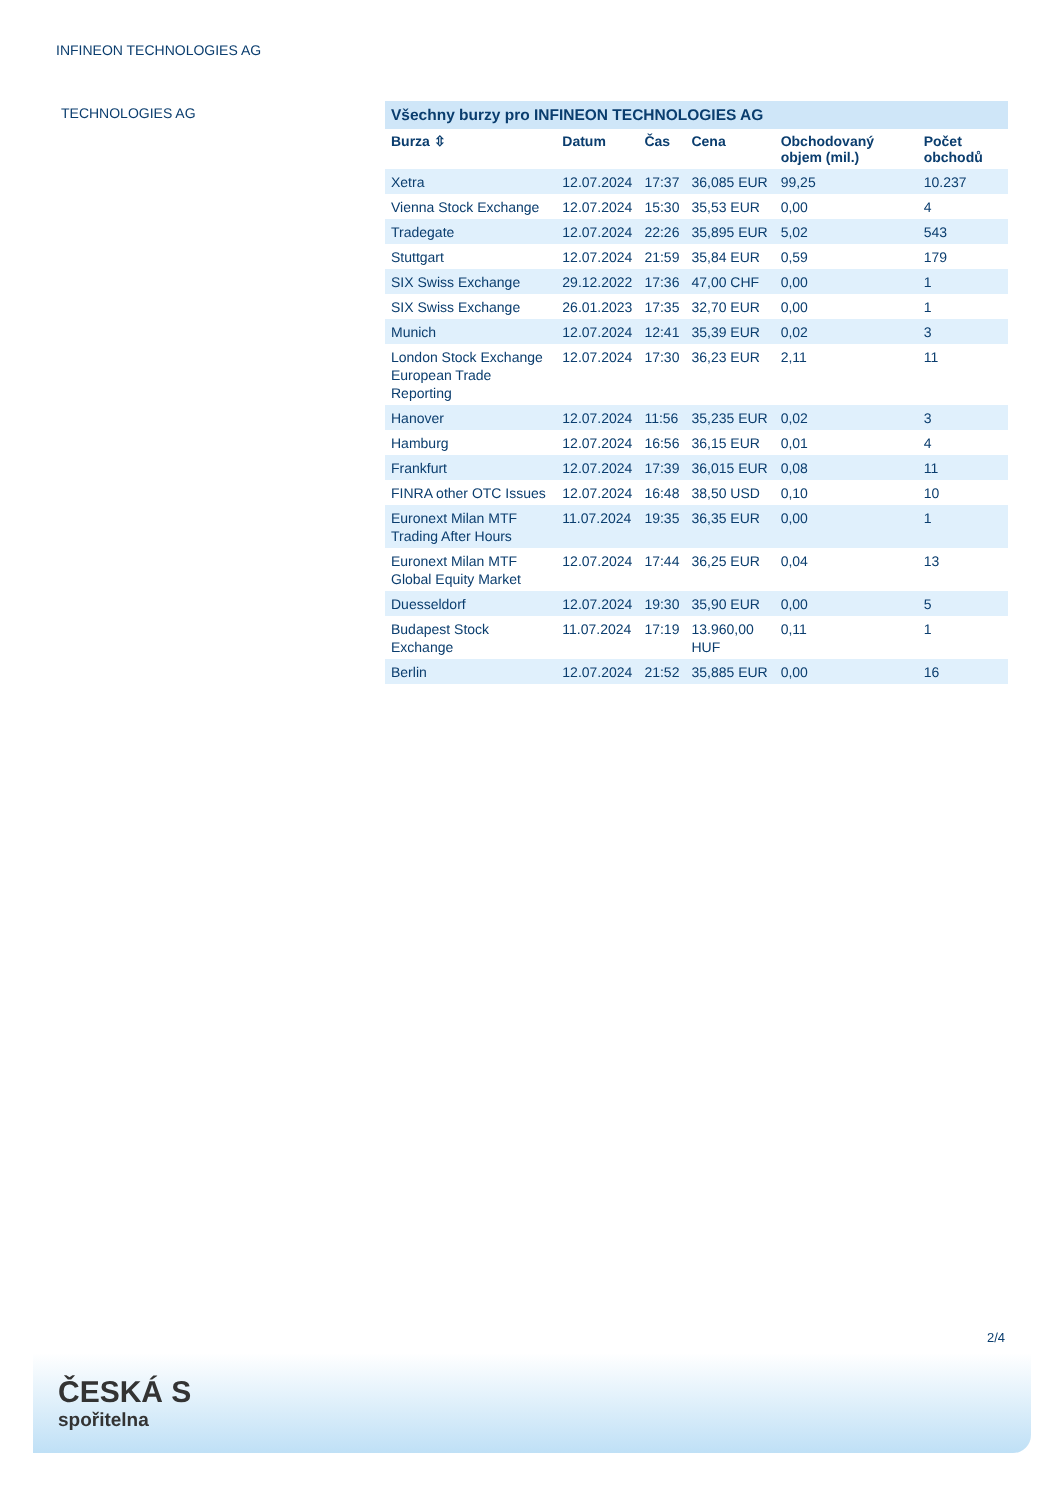INFINEON TECHNOLOGIES AG
TECHNOLOGIES AG
Všechny burzy pro INFINEON TECHNOLOGIES AG
| Burza ⇳ | Datum | Čas | Cena | Obchodovaný objem (mil.) | Počet obchodů |
| --- | --- | --- | --- | --- | --- |
| Xetra | 12.07.2024 | 17:37 | 36,085 EUR | 99,25 | 10.237 |
| Vienna Stock Exchange | 12.07.2024 | 15:30 | 35,53 EUR | 0,00 | 4 |
| Tradegate | 12.07.2024 | 22:26 | 35,895 EUR | 5,02 | 543 |
| Stuttgart | 12.07.2024 | 21:59 | 35,84 EUR | 0,59 | 179 |
| SIX Swiss Exchange | 29.12.2022 | 17:36 | 47,00 CHF | 0,00 | 1 |
| SIX Swiss Exchange | 26.01.2023 | 17:35 | 32,70 EUR | 0,00 | 1 |
| Munich | 12.07.2024 | 12:41 | 35,39 EUR | 0,02 | 3 |
| London Stock Exchange European Trade Reporting | 12.07.2024 | 17:30 | 36,23 EUR | 2,11 | 11 |
| Hanover | 12.07.2024 | 11:56 | 35,235 EUR | 0,02 | 3 |
| Hamburg | 12.07.2024 | 16:56 | 36,15 EUR | 0,01 | 4 |
| Frankfurt | 12.07.2024 | 17:39 | 36,015 EUR | 0,08 | 11 |
| FINRA other OTC Issues | 12.07.2024 | 16:48 | 38,50 USD | 0,10 | 10 |
| Euronext Milan MTF Trading After Hours | 11.07.2024 | 19:35 | 36,35 EUR | 0,00 | 1 |
| Euronext Milan MTF Global Equity Market | 12.07.2024 | 17:44 | 36,25 EUR | 0,04 | 13 |
| Duesseldorf | 12.07.2024 | 19:30 | 35,90 EUR | 0,00 | 5 |
| Budapest Stock Exchange | 11.07.2024 | 17:19 | 13.960,00 HUF | 0,11 | 1 |
| Berlin | 12.07.2024 | 21:52 | 35,885 EUR | 0,00 | 16 |
2/4
ČESKÁ S
spořitelna